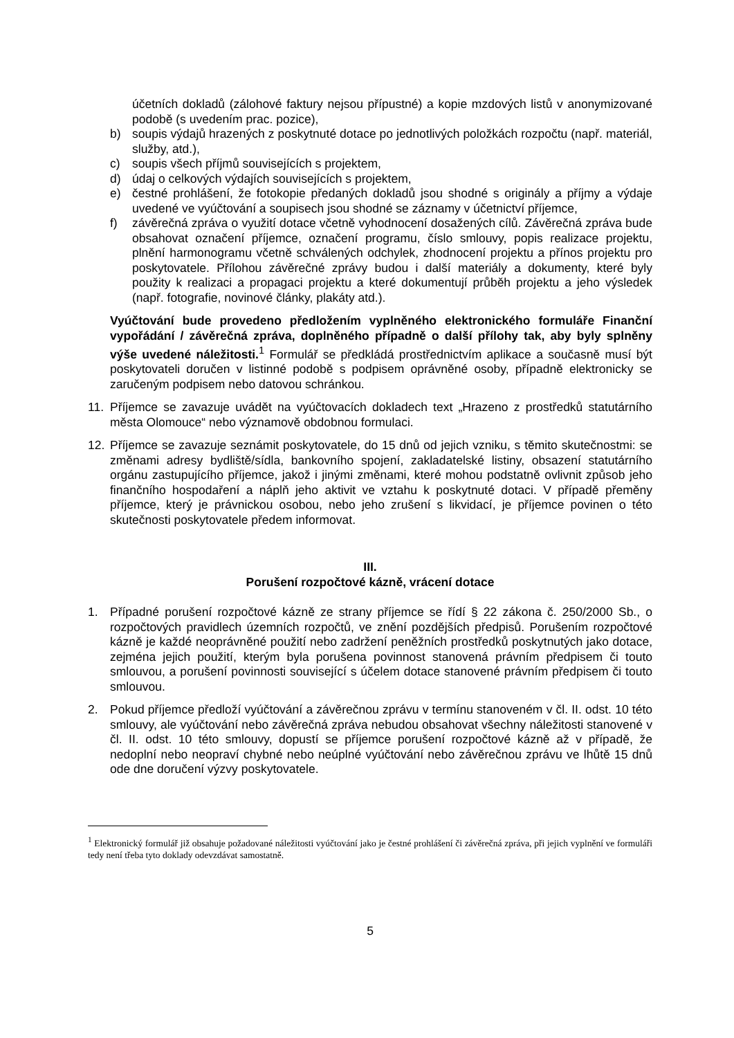účetních dokladů (zálohové faktury nejsou přípustné) a kopie mzdových listů v anonymizované podobě (s uvedením prac. pozice),
b) soupis výdajů hrazených z poskytnuté dotace po jednotlivých položkách rozpočtu (např. materiál, služby, atd.),
c) soupis všech příjmů souvisejících s projektem,
d) údaj o celkových výdajích souvisejících s projektem,
e) čestné prohlášení, že fotokopie předaných dokladů jsou shodné s originály a příjmy a výdaje uvedené ve vyúčtování a soupisech jsou shodné se záznamy v účetnictví příjemce,
f) závěrečná zpráva o využití dotace včetně vyhodnocení dosažených cílů. Závěrečná zpráva bude obsahovat označení příjemce, označení programu, číslo smlouvy, popis realizace projektu, plnění harmonogramu včetně schválených odchylek, zhodnocení projektu a přínos projektu pro poskytovatele. Přílohou závěrečné zprávy budou i další materiály a dokumenty, které byly použity k realizaci a propagaci projektu a které dokumentují průběh projektu a jeho výsledek (např. fotografie, novinové články, plakáty atd.).
Vyúčtování bude provedeno předložením vyplněného elektronického formuláře Finanční vypořádání / závěrečná zpráva, doplněného případně o další přílohy tak, aby byly splněny výše uvedené náležitosti.<sup>1</sup> Formulář se předkládá prostřednictvím aplikace a současně musí být poskytovateli doručen v listinné podobě s podpisem oprávněné osoby, případně elektronicky se zaručeným podpisem nebo datovou schránkou.
11. Příjemce se zavazuje uvádět na vyúčtovacích dokladech text „Hrazeno z prostředků statutárního města Olomouce“ nebo významově obdobnou formulaci.
12. Příjemce se zavazuje seznámit poskytovatele, do 15 dnů od jejich vzniku, s těmito skutečnostmi: se změnami adresy bydliště/sídla, bankovního spojení, zakladatelské listiny, obsazení statutárního orgánu zastupujícího příjemce, jakož i jinými změnami, které mohou podstatně ovlivnit způsob jeho finančního hospodaření a náplň jeho aktivit ve vztahu k poskytnuté dotaci. V případě přeměny příjemce, který je právnickou osobou, nebo jeho zrušení s likvidací, je příjemce povinen o této skutečnosti poskytovatele předem informovat.
III.
Porušení rozpočtové kázně, vrácení dotace
1. Případné porušení rozpočtové kázně ze strany příjemce se řídí § 22 zákona č. 250/2000 Sb., o rozpočtových pravidlech územních rozpočtů, ve znění pozdějších předpisů. Porušením rozpočtové kázně je každé neoprávněné použití nebo zadržení peněžních prostředků poskytnutých jako dotace, zejména jejich použití, kterým byla porušena povinnost stanovená právním předpisem či touto smlouvou, a porušení povinnosti související s účelem dotace stanovené právním předpisem či touto smlouvou.
2. Pokud příjemce předloží vyúčtování a závěrečnou zprávu v termínu stanoveném v čl. II. odst. 10 této smlouvy, ale vyúčtování nebo závěrečná zpráva nebudou obsahovat všechny náležitosti stanovené v čl. II. odst. 10 této smlouvy, dopustí se příjemce porušení rozpočtové kázně až v případě, že nedoplní nebo neopraví chybné nebo neúplné vyúčtování nebo závěrečnou zprávu ve lhůtě 15 dnů ode dne doručení výzvy poskytovatele.
<sup>1</sup> Elektronický formulář již obsahuje požadované náležitosti vyúčtování jako je čestné prohlášení či závěrečná zpráva, při jejich vyplnění ve formuláři tedy není třeba tyto doklady odevzdávat samostatně.
5